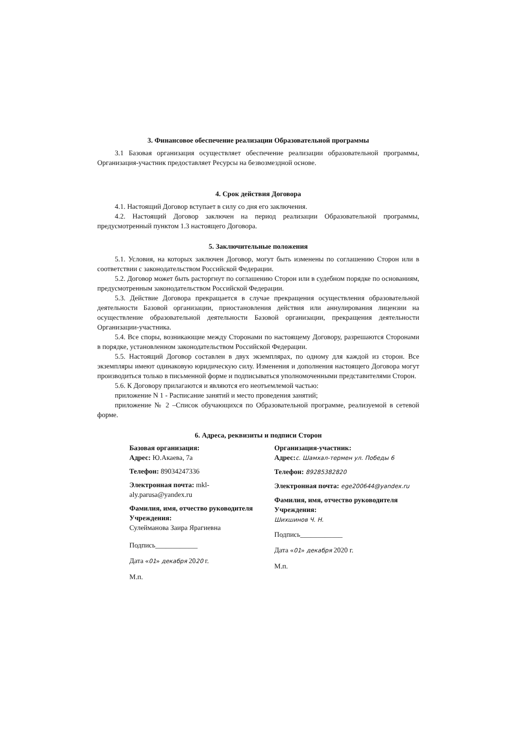3. Финансовое обеспечение реализации Образовательной программы
3.1 Базовая организация осуществляет обеспечение реализации образовательной программы, Организация-участник предоставляет Ресурсы на безвозмездной основе.
4. Срок действия Договора
4.1. Настоящий Договор вступает в силу со дня его заключения.
4.2. Настоящий Договор заключен на период реализации Образовательной программы, предусмотренный пунктом 1.3 настоящего Договора.
5. Заключительные положения
5.1. Условия, на которых заключен Договор, могут быть изменены по соглашению Сторон или в соответствии с законодательством Российской Федерации.
5.2. Договор может быть расторгнут по соглашению Сторон или в судебном порядке по основаниям, предусмотренным законодательством Российской Федерации.
5.3. Действие Договора прекращается в случае прекращения осуществления образовательной деятельности Базовой организации, приостановления действия или аннулирования лицензии на осуществление образовательной деятельности Базовой организации, прекращения деятельности Организации-участника.
5.4. Все споры, возникающие между Сторонами по настоящему Договору, разрешаются Сторонами в порядке, установленном законодательством Российской Федерации.
5.5. Настоящий Договор составлен в двух экземплярах, по одному для каждой из сторон. Все экземпляры имеют одинаковую юридическую силу. Изменения и дополнения настоящего Договора могут производиться только в письменной форме и подписываться уполномоченными представителями Сторон.
5.6. К Договору прилагаются и являются его неотъемлемой частью:
приложение N 1 - Расписание занятий и место проведения занятий;
приложение № 2 –Список обучающихся по Образовательной программе, реализуемой в сетевой форме.
6. Адреса, реквизиты и подписи Сторон
Базовая организация:
Адрес: Ю.Акаева, 7а
Телефон: 89034247336
Электронная почта: mkl-
aly.parusa@yandex.ru
Фамилия, имя, отчество руководителя Учреждения:
Сулейманова Заира Ярагиевна
Подпись____________
Дата «01» декабря 2020 г.
М.п.
Организация-участник:
Адрес: с. Шамхал-термен ул. Победы 6
Телефон: 89285382820
Электронная почта: ege200644@yandex.ru
Фамилия, имя, отчество руководителя Учреждения:
Шихшинов Ч. Н.
Подпись____________
Дата «01» декабря 2020 г.
М.п.